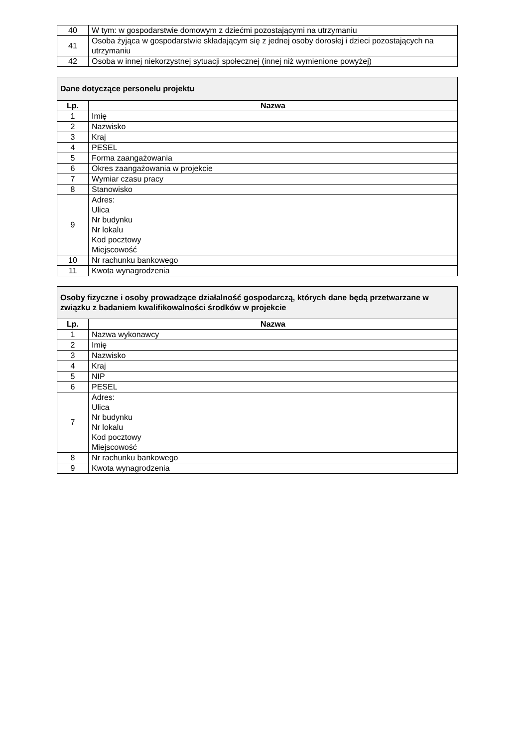| 40 | W tym: w gospodarstwie domowym z dziećmi pozostającymi na utrzymaniu |
| 41 | Osoba żyjąca w gospodarstwie składającym się z jednej osoby dorosłej i dzieci pozostających na utrzymaniu |
| 42 | Osoba w innej niekorzystnej sytuacji społecznej (innej niż wymienione powyżej) |
| Dane dotyczące personelu projektu | |
| --- | --- |
| Lp. | Nazwa |
| 1 | Imię |
| 2 | Nazwisko |
| 3 | Kraj |
| 4 | PESEL |
| 5 | Forma zaangażowania |
| 6 | Okres zaangażowania w projekcie |
| 7 | Wymiar czasu pracy |
| 8 | Stanowisko |
| 9 | Adres: Ulica Nr budynku Nr lokalu Kod pocztowy Miejscowość |
| 10 | Nr rachunku bankowego |
| 11 | Kwota wynagrodzenia |
| Osoby fizyczne i osoby prowadzące działalność gospodarczą, których dane będą przetwarzane w związku z badaniem kwalifikowalności środków w projekcie | |
| --- | --- |
| Lp. | Nazwa |
| 1 | Nazwa wykonawcy |
| 2 | Imię |
| 3 | Nazwisko |
| 4 | Kraj |
| 5 | NIP |
| 6 | PESEL |
| 7 | Adres: Ulica Nr budynku Nr lokalu Kod pocztowy Miejscowość |
| 8 | Nr rachunku bankowego |
| 9 | Kwota wynagrodzenia |